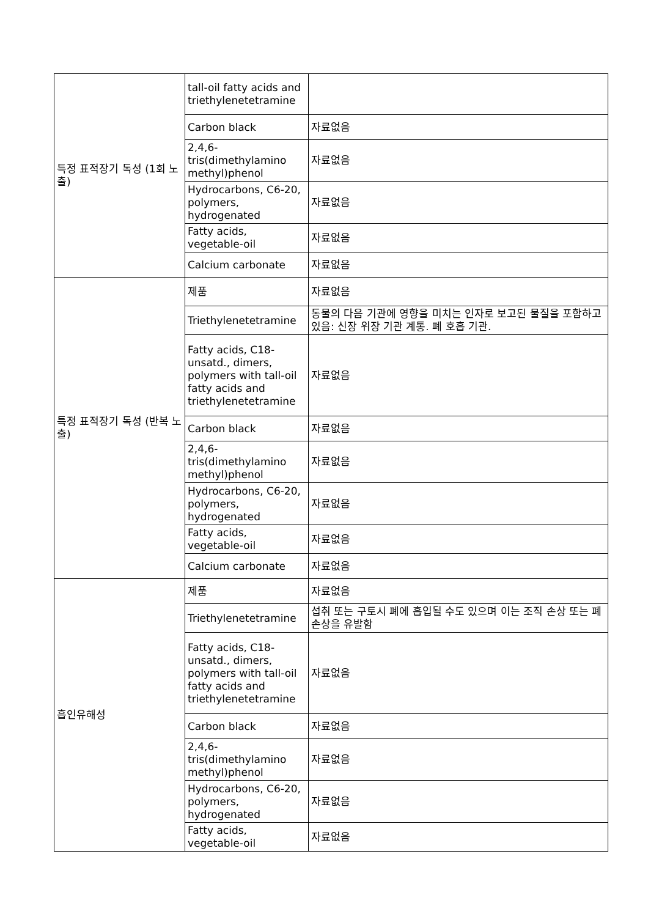| 특정 표적장기 독성 (1회 노출) | tall-oil fatty acids and triethylenetetramine | |
| | Carbon black | 자료없음 |
| | 2,4,6-tris(dimethylamino methyl)phenol | 자료없음 |
| | Hydrocarbons, C6-20, polymers, hydrogenated | 자료없음 |
| | Fatty acids, vegetable-oil | 자료없음 |
| | Calcium carbonate | 자료없음 |
| 특정 표적장기 독성 (반복 노출) | 제품 | 자료없음 |
| | Triethylenetetramine | 동물의 다음 기관에 영향을 미치는 인자로 보고된 물질을 포함하고 있음: 신장 위장 기관 계통. 폐 호흡 기관. |
| | Fatty acids, C18-unsatd., dimers, polymers with tall-oil fatty acids and triethylenetetramine | 자료없음 |
| | Carbon black | 자료없음 |
| | 2,4,6-tris(dimethylamino methyl)phenol | 자료없음 |
| | Hydrocarbons, C6-20, polymers, hydrogenated | 자료없음 |
| | Fatty acids, vegetable-oil | 자료없음 |
| | Calcium carbonate | 자료없음 |
| 흡인유해성 | 제품 | 자료없음 |
| | Triethylenetetramine | 섭취 또는 구토시 폐에 흡입될 수도 있으며 이는 조직 손상 또는 폐손상을 유발함 |
| | Fatty acids, C18-unsatd., dimers, polymers with tall-oil fatty acids and triethylenetetramine | 자료없음 |
| | Carbon black | 자료없음 |
| | 2,4,6-tris(dimethylamino methyl)phenol | 자료없음 |
| | Hydrocarbons, C6-20, polymers, hydrogenated | 자료없음 |
| | Fatty acids, vegetable-oil | 자료없음 |